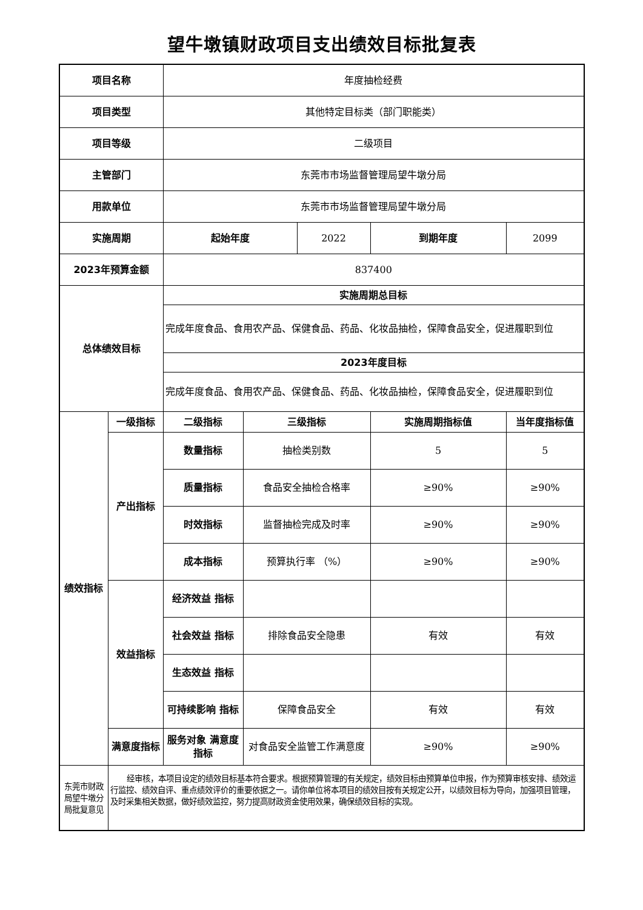望牛墩镇财政项目支出绩效目标批复表
| 项目名称 | | 年度抽检经费 | | | | |
| 项目类型 | | 其他特定目标类（部门职能类） | | | | |
| 项目等级 | | 二级项目 | | | | |
| 主管部门 | | 东莞市市场监督管理局望牛墩分局 | | | | |
| 用款单位 | | 东莞市市场监督管理局望牛墩分局 | | | | |
| 实施周期 | | 起始年度 | | 2022 | 到期年度 | 2099 |
| 2023年预算金额 | | 837400 | | | | |
| 总体绩效目标 | | 实施周期总目标 | | | | |
| | | 完成年度食品、食用农产品、保健食品、药品、化妆品抽检，保障食品安全，促进履职到位 | | | | |
| | | 2023年度目标 | | | | |
| | | 完成年度食品、食用农产品、保健食品、药品、化妆品抽检，保障食品安全，促进履职到位 | | | | |
| 绩效指标 | 一级指标 | 二级指标 | 三级指标 | | 实施周期指标值 | 当年度指标值 |
| | 产出指标 | 数量指标 | 抽检类别数 | | 5 | 5 |
| | | 质量指标 | 食品安全抽检合格率 | | ≥90% | ≥90% |
| | | 时效指标 | 监督抽检完成及时率 | | ≥90% | ≥90% |
| | | 成本指标 | 预算执行率 （%） | | ≥90% | ≥90% |
| | 效益指标 | 经济效益 指标 | | | | |
| | | 社会效益 指标 | 排除食品安全隐患 | | 有效 | 有效 |
| | | 生态效益 指标 | | | | |
| | | 可持续影响 指标 | 保障食品安全 | | 有效 | 有效 |
| | 满意度指标 | 服务对象 满意度指标 | 对食品安全监管工作满意度 | | ≥90% | ≥90% |
| 东莞市财政局望牛墩分局批复意见 | 经审核，本项目设定的绩效目标基本符合要求。根据预算管理的有关规定，绩效目标由预算单位申报，作为预算审核安排、绩效运行监控、绩效自评、重点绩效评价的重要依据之一。请你单位将本项目的绩效目按有关规定公开，以绩效目标为导向，加强项目管理，及时采集相关数据，做好绩效监控，努力提高财政资金使用效果，确保绩效目标的实现。 | | | | | |